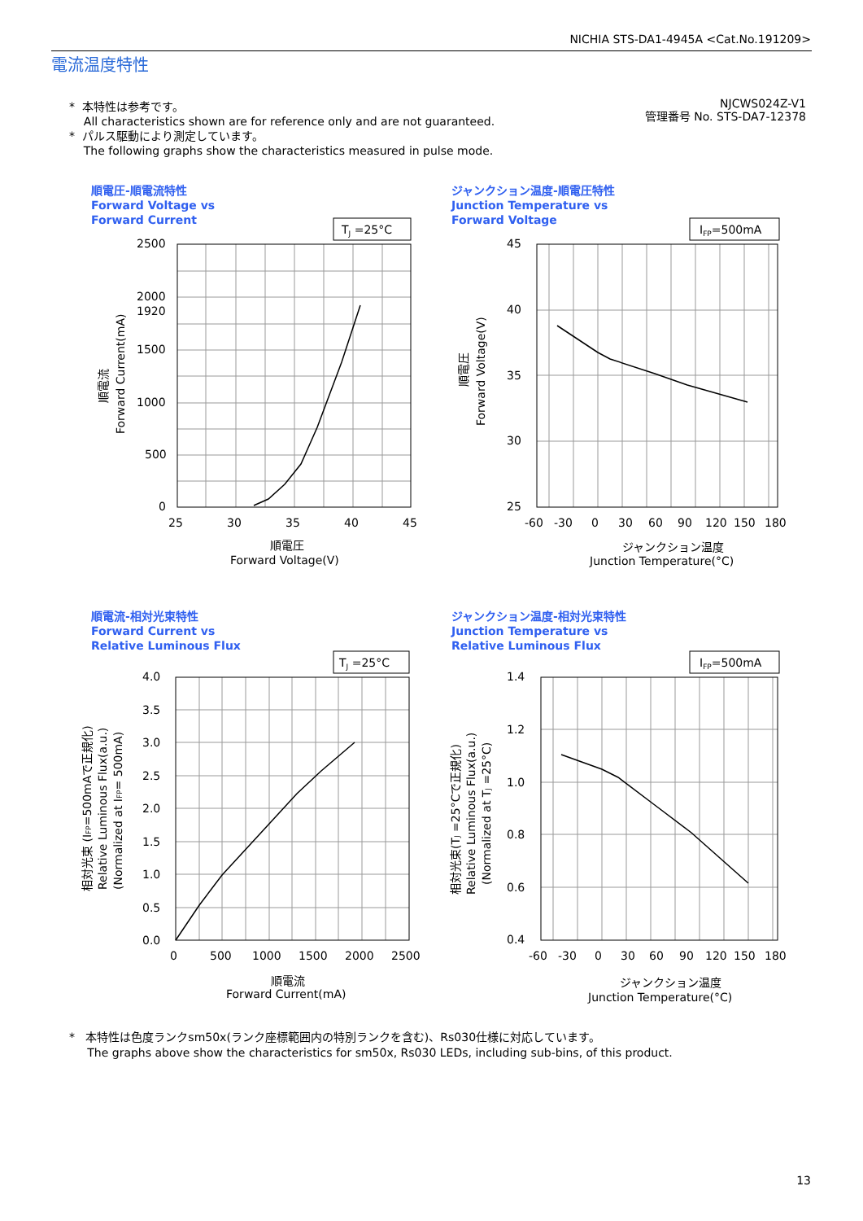NICHIA STS-DA1-4945A <Cat.No.191209>
電流温度特性
* 本特性は参考です。
All characteristics shown are for reference only and are not guaranteed.
* パルス駆動により測定しています。
The following graphs show the characteristics measured in pulse mode.
NJCWS024Z-V1
管理番号 No. STS-DA7-12378
順電圧-順電流特性
Forward Voltage vs
Forward Current
TJ =25°C
2500
2000
1920
1500
1000
500
0
25
30
35
40
45
順電圧
Forward Voltage(V)
順電流
Forward Current(mA)
ジャンクション温度-順電圧特性
Junction Temperature vs
Forward Voltage
IFP=500mA
45
40
35
30
25
-60
-30
0
30
60
90
120
150
180
ジャンクション温度
Junction Temperature(°C)
順電圧
Forward Voltage(V)
順電流-相対光束特性
Forward Current vs
Relative Luminous Flux
TJ =25°C
4.0
3.5
3.0
2.5
2.0
1.5
1.0
0.5
0.0
0
500
1000
1500
2000
2500
順電流
Forward Current(mA)
相対光束 (IFP=500mAで正規化)
Relative Luminous Flux(a.u.)
(Normalized at IFP= 500mA)
ジャンクション温度-相対光束特性
Junction Temperature vs
Relative Luminous Flux
IFP=500mA
1.4
1.2
1.0
0.8
0.6
0.4
-60
-30
0
30
60
90
120
150
180
ジャンクション温度
Junction Temperature(°C)
相対光束(TJ =25°Cで正規化)
Relative Luminous Flux(a.u.)
(Normalized at TJ =25°C)
* 本特性は色度ランクsm50x(ランク座標範囲内の特別ランクを含む)、Rs030仕様に対応しています。
The graphs above show the characteristics for sm50x, Rs030 LEDs, including sub-bins, of this product.
13